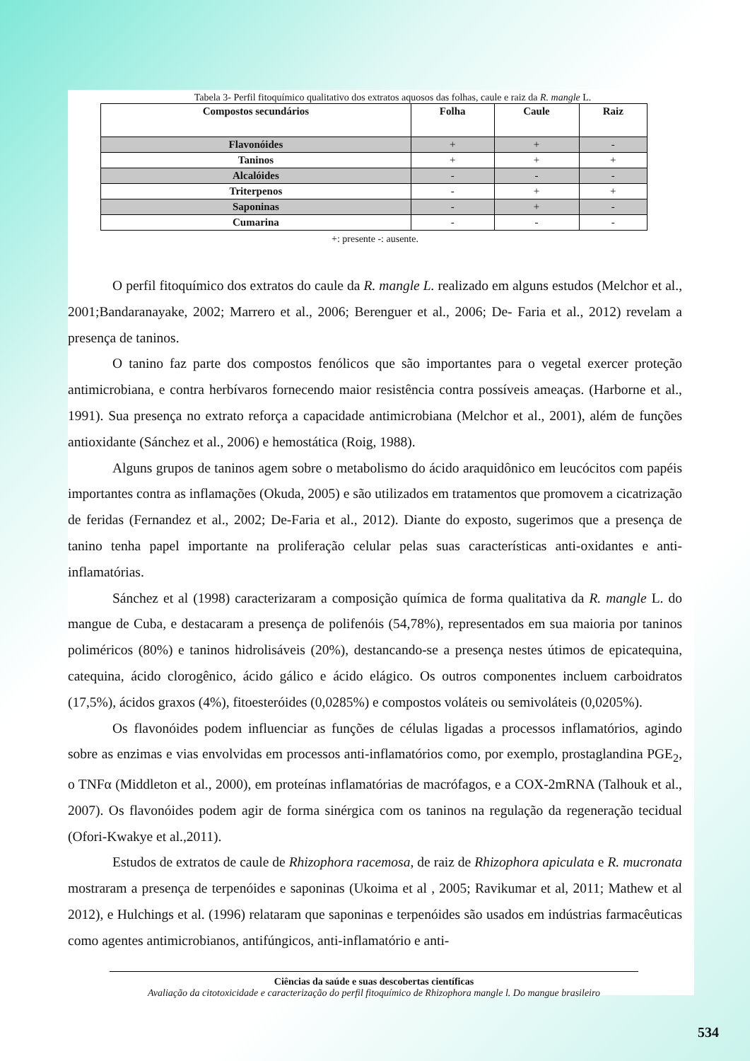Tabela 3- Perfil fitoquímico qualitativo dos extratos aquosos das folhas, caule e raiz da R. mangle L.
| Compostos secundários | Folha | Caule | Raiz |
| --- | --- | --- | --- |
| Flavonóides | + | + | - |
| Taninos | + | + | + |
| Alcalóides | - | - | - |
| Triterpenos | - | + | + |
| Saponinas | - | + | - |
| Cumarina | - | - | - |
+: presente -: ausente.
O perfil fitoquímico dos extratos do caule da R. mangle L. realizado em alguns estudos (Melchor et al., 2001;Bandaranayake, 2002; Marrero et al., 2006; Berenguer et al., 2006; De- Faria et al., 2012) revelam a presença de taninos.
O tanino faz parte dos compostos fenólicos que são importantes para o vegetal exercer proteção antimicrobiana, e contra herbívaros fornecendo maior resistência contra possíveis ameaças. (Harborne et al., 1991). Sua presença no extrato reforça a capacidade antimicrobiana (Melchor et al., 2001), além de funções antioxidante (Sánchez et al., 2006) e hemostática (Roig, 1988).
Alguns grupos de taninos agem sobre o metabolismo do ácido araquidônico em leucócitos com papéis importantes contra as inflamações (Okuda, 2005) e são utilizados em tratamentos que promovem a cicatrização de feridas (Fernandez et al., 2002; De-Faria et al., 2012). Diante do exposto, sugerimos que a presença de tanino tenha papel importante na proliferação celular pelas suas características anti-oxidantes e anti-inflamatórias.
Sánchez et al (1998) caracterizaram a composição química de forma qualitativa da R. mangle L. do mangue de Cuba, e destacaram a presença de polifenóis (54,78%), representados em sua maioria por taninos poliméricos (80%) e taninos hidrolisáveis (20%), destancando-se a presença nestes útimos de epicatequina, catequina, ácido clorogênico, ácido gálico e ácido elágico. Os outros componentes incluem carboidratos (17,5%), ácidos graxos (4%), fitoesteróides (0,0285%) e compostos voláteis ou semivoláteis (0,0205%).
Os flavonóides podem influenciar as funções de células ligadas a processos inflamatórios, agindo sobre as enzimas e vias envolvidas em processos anti-inflamatórios como, por exemplo, prostaglandina PGE<sub>2</sub>, o TNFα (Middleton et al., 2000), em proteínas inflamatórias de macrófagos, e a COX-2mRNA (Talhouk et al., 2007). Os flavonóides podem agir de forma sinérgica com os taninos na regulação da regeneração tecidual (Ofori-Kwakye et al.,2011).
Estudos de extratos de caule de Rhizophora racemosa, de raiz de Rhizophora apiculata e R. mucronata mostraram a presença de terpenóides e saponinas (Ukoima et al , 2005; Ravikumar et al, 2011; Mathew et al 2012), e Hulchings et al. (1996) relataram que saponinas e terpenóides são usados em indústrias farmacêuticas como agentes antimicrobianos, antifúngicos, anti-inflamatório e anti-
Ciências da saúde e suas descobertas científicas
Avaliação da citotoxicidade e caracterização do perfil fitoquímico de Rhizophora mangle l. Do mangue brasileiro
534